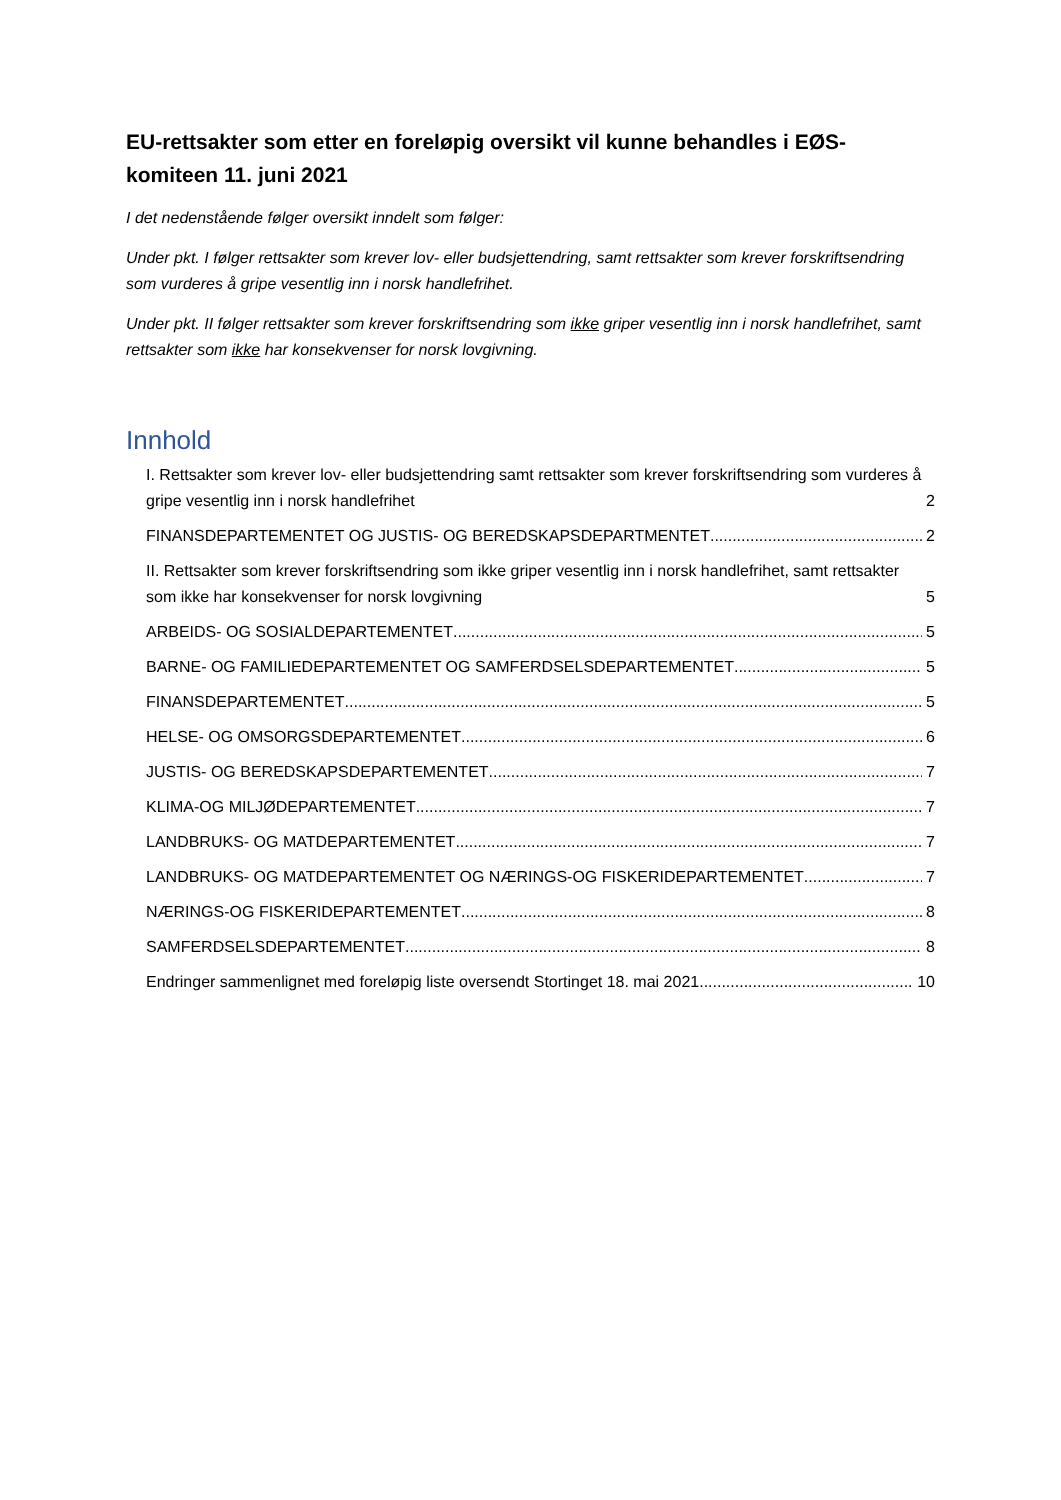EU-rettsakter som etter en foreløpig oversikt vil kunne behandles i EØS-komiteen 11. juni 2021
I det nedenstående følger oversikt inndelt som følger:
Under pkt. I følger rettsakter som krever lov- eller budsjettendring, samt rettsakter som krever forskriftsendring som vurderes å gripe vesentlig inn i norsk handlefrihet.
Under pkt. II følger rettsakter som krever forskriftsendring som ikke griper vesentlig inn i norsk handlefrihet, samt rettsakter som ikke har konsekvenser for norsk lovgivning.
Innhold
I. Rettsakter som krever lov- eller budsjettendring samt rettsakter som krever forskriftsendring som vurderes å gripe vesentlig inn i norsk handlefrihet 2
FINANSDEPARTEMENTET OG JUSTIS- OG BEREDSKAPSDEPARTMENTET 2
II. Rettsakter som krever forskriftsendring som ikke griper vesentlig inn i norsk handlefrihet, samt rettsakter som ikke har konsekvenser for norsk lovgivning 5
ARBEIDS- OG SOSIALDEPARTEMENTET 5
BARNE- OG FAMILIEDEPARTEMENTET OG SAMFERDSELSDEPARTEMENTET 5
FINANSDEPARTEMENTET 5
HELSE- OG OMSORGSDEPARTEMENTET 6
JUSTIS- OG BEREDSKAPSDEPARTEMENTET 7
KLIMA-OG MILJØDEPARTEMENTET 7
LANDBRUKS- OG MATDEPARTEMENTET 7
LANDBRUKS- OG MATDEPARTEMENTET OG NÆRINGS-OG FISKERIDEPARTEMENTET 7
NÆRINGS-OG FISKERIDEPARTEMENTET 8
SAMFERDSELSDEPARTEMENTET 8
Endringer sammenlignet med foreløpig liste oversendt Stortinget 18. mai 2021 10